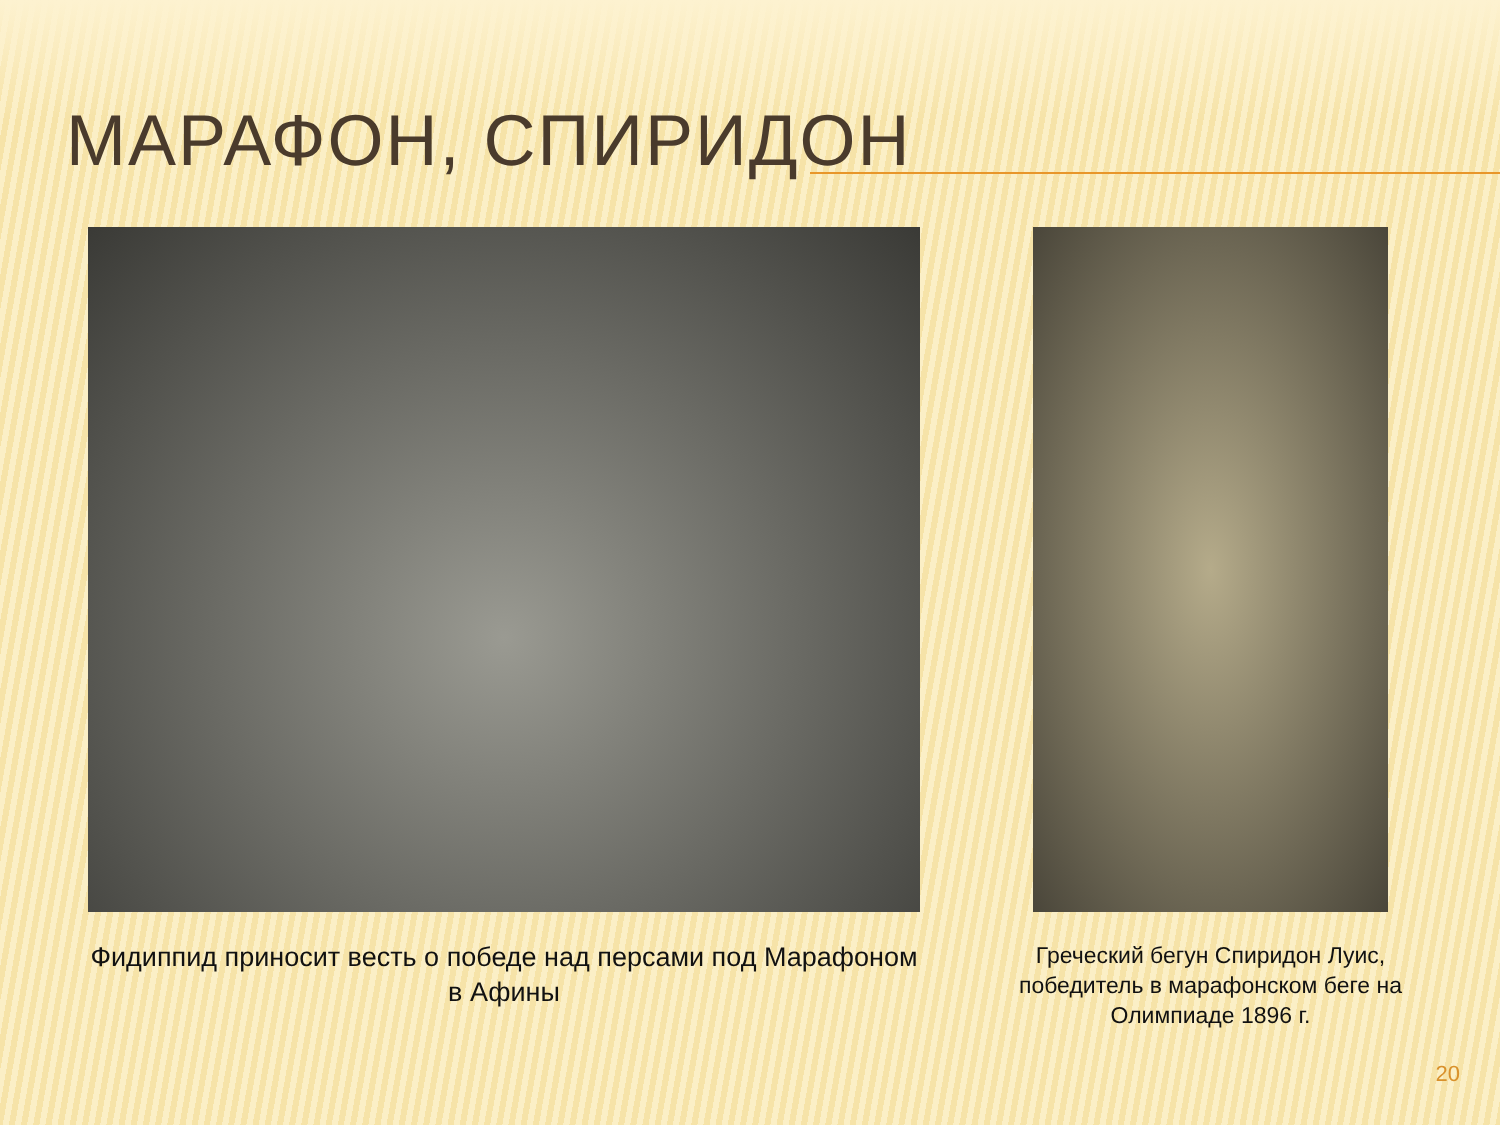МАРАФОН, СПИРИДОН
Фидиппид приносит весть о победе над персами под Марафоном в Афины
Греческий бегун Спиридон Луис, победитель в марафонском беге на Олимпиаде 1896 г.
20